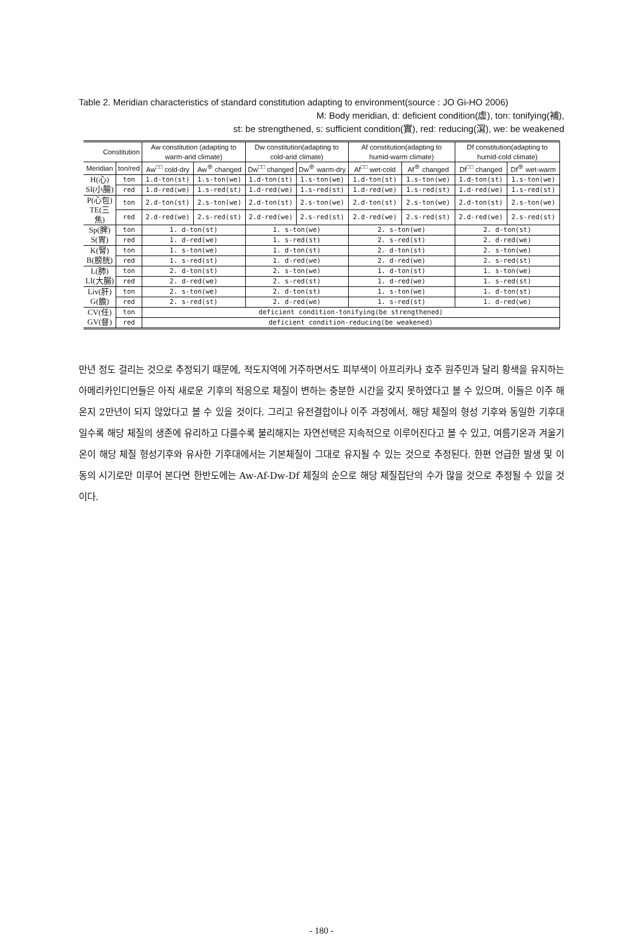Table 2. Meridian characteristics of standard constitution adapting to environment(source : JO Gi-HO 2006)
M: Body meridian, d: deficient condition(虛), ton: tonifying(補),
st: be strengthened, s: sufficient condition(實), red: reducing(瀉), we: be weakened
| Constitution | | Aw constitution (adapting to warm-arid climate) | | Dw constitution(adapting to cold-arid climate) | | Af constitution(adapting to humid-warm climate) | | Df constitution(adapting to humid-cold climate) | |
| --- | --- | --- | --- | --- | --- | --- | --- | --- | --- |
| Meridian | ton/red | Aw<sup>□□</sup> cold-dry | Aw<sup>⊕</sup> changed | Dw<sup>□□</sup> changed | Dw<sup>⊕</sup> warm-dry | Af<sup>□□</sup> wet-cold | Af<sup>⊕</sup> changed | Df<sup>□□</sup> changed | Df<sup>⊕</sup> wet-warm |
| H(心) SI(小腸) | ton | 1.d-ton(st) | 1.s-ton(we) | 1.d-ton(st) | 1.s-ton(we) | 1.d-ton(st) | 1.s-ton(we) | 1.d-ton(st) | 1.s-ton(we) |
| | red | 1.d-red(we) | 1.s-red(st) | 1.d-red(we) | 1.s-red(st) | 1.d-red(we) | 1.s-red(st) | 1.d-red(we) | 1.s-red(st) |
| P(心包) TE(三焦) | ton | 2.d-ton(st) | 2.s-ton(we) | 2.d-ton(st) | 2.s-ton(we) | 2.d-ton(st) | 2.s-ton(we) | 2.d-ton(st) | 2.s-ton(we) |
| | red | 2.d-red(we) | 2.s-red(st) | 2.d-red(we) | 2.s-red(st) | 2.d-red(we) | 2.s-red(st) | 2.d-red(we) | 2.s-red(st) |
| Sp(脾) S(胃) | ton | 1. d-ton(st) | | 1. s-ton(we) | | 2. s-ton(we) | | 2. d-ton(st) | |
| | red | 1. d-red(we) | | 1. s-red(st) | | 2. s-red(st) | | 2. d-red(we) | |
| K(腎) B(膀胱) | ton | 1. s-ton(we) | | 1. d-ton(st) | | 2. d-ton(st) | | 2. s-ton(we) | |
| | red | 1. s-red(st) | | 1. d-red(we) | | 2. d-red(we) | | 2. s-red(st) | |
| L(肺) LI(大腸) | ton | 2. d-ton(st) | | 2. s-ton(we) | | 1. d-ton(st) | | 1. s-ton(we) | |
| | red | 2. d-red(we) | | 2. s-red(st) | | 1. d-red(we) | | 1. s-red(st) | |
| Liv(肝) G(膽) | ton | 2. s-ton(we) | | 2. d-ton(st) | | 1. s-ton(we) | | 1. d-ton(st) | |
| | red | 2. s-red(st) | | 2. d-red(we) | | 1. s-red(st) | | 1. d-red(we) | |
| CV(任) GV(督) | ton | deficient condition-tonifying(be strengthened) | | | | | | | |
| | red | deficient condition-reducing(be weakened) | | | | | | | |
만년 정도 걸리는 것으로 추정되기 때문에, 적도지역에 거주하면서도 피부색이 아프리카나 호주 원주민과 달리 황색을 유지하는 아메리카인디언들은 아직 새로운 기후의 적응으로 체질이 변하는 충분한 시간을 갖지 못하였다고 볼 수 있으며, 이들은 이주 해 온지 2만년이 되지 않았다고 볼 수 있을 것이다. 그리고 유전결합이나 이주 과정에서, 해당 체질의 형성 기후와 동일한 기후대일수록 해당 체질의 생존에 유리하고 다를수록 불리해지는 자연선택은 지속적으로 이루어진다고 볼 수 있고, 여름기온과 겨울기온이 해당 체질 형성기후와 유사한 기후대에서는 기본체질이 그대로 유지될 수 있는 것으로 추정된다. 한편 언급한 발생 및 이동의 시기로만 미루어 본다면 한반도에는 Aw-Af-Dw-Df 체질의 순으로 해당 체질집단의 수가 많을 것으로 추정될 수 있을 것이다.
- 180 -